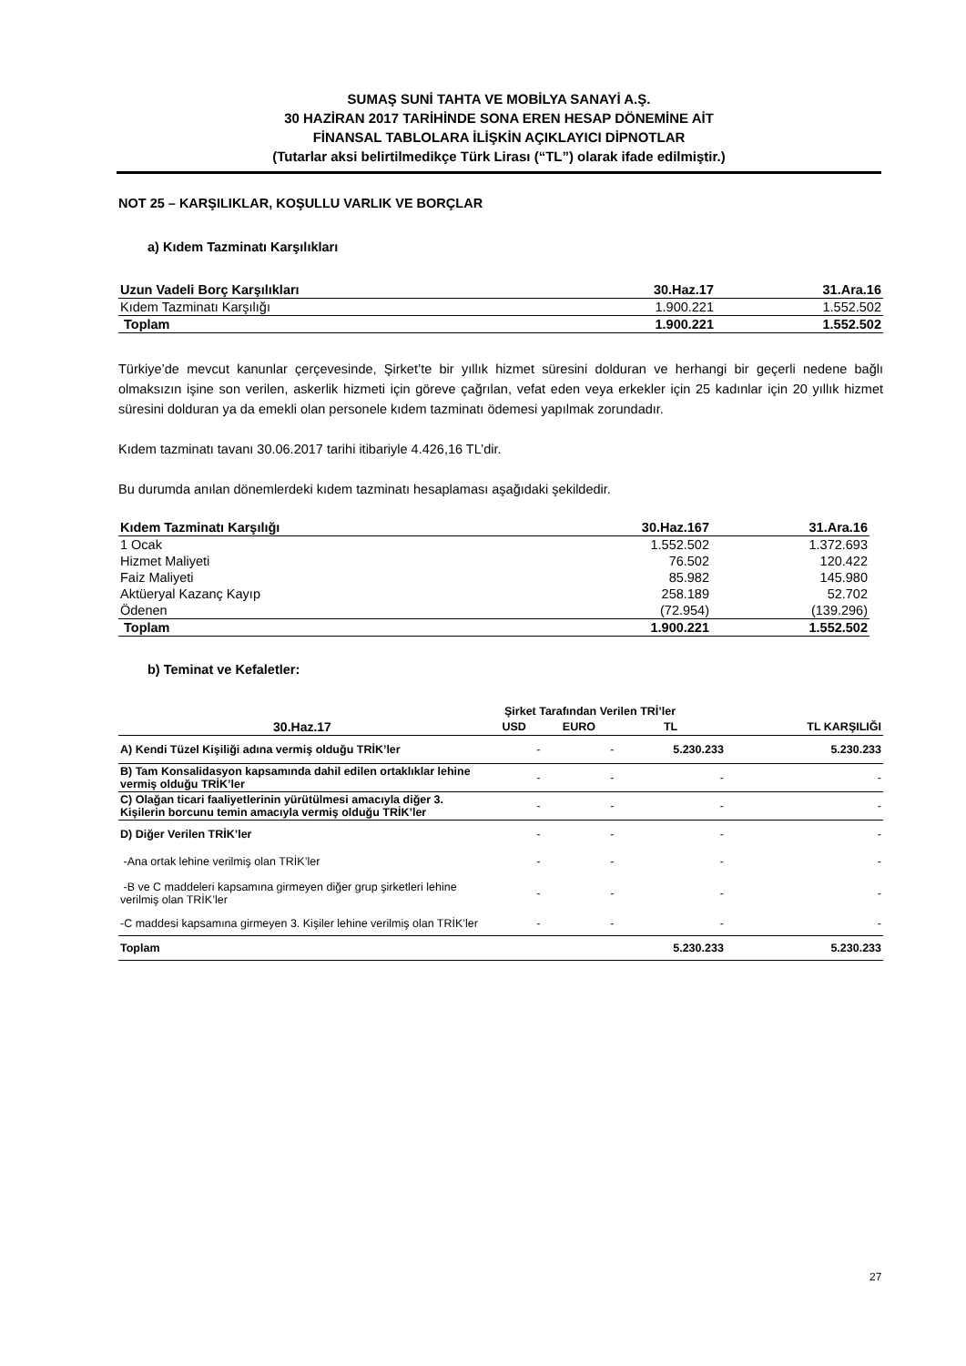SUMAŞ SUNİ TAHTA VE MOBİLYA SANAYİ A.Ş.
30 HAZİRAN 2017 TARİHİNDE SONA EREN HESAP DÖNEMİNE AİT
FİNANSAL TABLOLARA İLİŞKİN AÇIKLAYICI DİPNOTLAR
(Tutarlar aksi belirtilmedikçe Türk Lirası (“TL”) olarak ifade edilmiştir.)
NOT 25 – KARŞILIKLAR, KOŞULLU VARLIK VE BORÇLAR
a) Kıdem Tazminatı Karşılıkları
| Uzun Vadeli Borç Karşılıkları | 30.Haz.17 | 31.Ara.16 |
| Kıdem Tazminatı Karşılığı | 1.900.221 | 1.552.502 |
| Toplam | 1.900.221 | 1.552.502 |
Türkiye’de mevcut kanunlar çerçevesinde, Şirket’te bir yıllık hizmet süresini dolduran ve herhangi bir geçerli nedene bağlı olmaksızın işine son verilen, askerlik hizmeti için göreve çağrılan, vefat eden veya erkekler için 25 kadınlar için 20 yıllık hizmet süresini dolduran ya da emekli olan personele kıdem tazminatı ödemesi yapılmak zorundadır.
Kıdem tazminatı tavanı 30.06.2017 tarihi itibariyle 4.426,16 TL’dir.
Bu durumda anılan dönemlerdeki kıdem tazminatı hesaplaması aşağıdaki şekildedir.
| Kıdem Tazminatı Karşılığı | 30.Haz.167 | 31.Ara.16 |
| 1 Ocak | 1.552.502 | 1.372.693 |
| Hizmet Maliyeti | 76.502 | 120.422 |
| Faiz Maliyeti | 85.982 | 145.980 |
| Aktüeryal Kazanç Kayıp | 258.189 | 52.702 |
| Ödenen | (72.954) | (139.296) |
| Toplam | 1.900.221 | 1.552.502 |
b) Teminat ve Kefaletler:
| | Şirket Tarafından Verilen TRİ’ler | | | |
| --- | --- | --- | --- | --- |
| 30.Haz.17 | USD | EURO | TL | TL KARŞILIĞI |
| A) Kendi Tüzel Kişiliği adına vermiş olduğu TRİK’ler | - | - | 5.230.233 | 5.230.233 |
| B) Tam Konsalidasyon kapsamında dahil edilen ortaklıklar lehine vermiş olduğu TRİK’ler | - | - | - | - |
| C) Olağan ticari faaliyetlerinin yürütülmesi amacıyla diğer 3. Kişilerin borcunu temin amacıyla vermiş olduğu TRİK’ler | - | - | - | - |
| D) Diğer Verilen TRİK’ler | - | - | - | - |
| -Ana ortak lehine verilmiş olan TRİK’ler | - | - | - | - |
| -B ve C maddeleri kapsamına girmeyen diğer grup şirketleri lehine verilmiş olan TRİK’ler | - | - | - | - |
| -C maddesi kapsamına girmeyen 3. Kişiler lehine verilmiş olan TRİK’ler | - | - | - | - |
| Toplam | | | 5.230.233 | 5.230.233 |
27